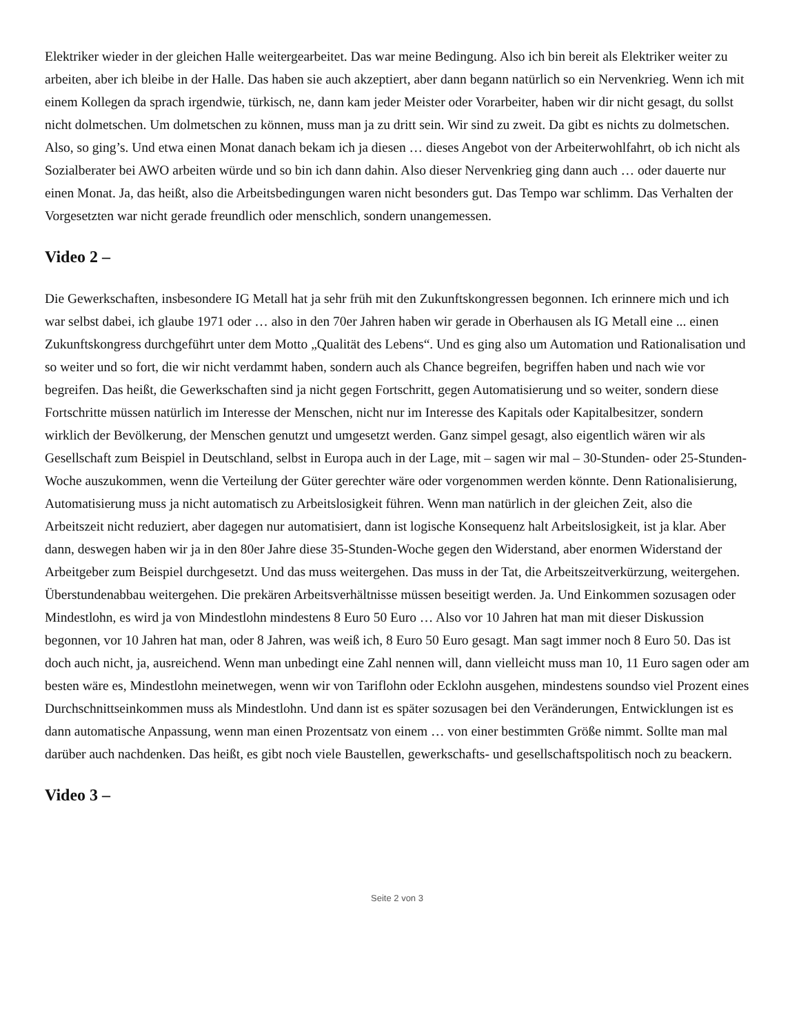Elektriker wieder in der gleichen Halle weitergearbeitet. Das war meine Bedingung. Also ich bin bereit als Elektriker weiter zu arbeiten, aber ich bleibe in der Halle. Das haben sie auch akzeptiert, aber dann begann natürlich so ein Nervenkrieg. Wenn ich mit einem Kollegen da sprach irgendwie, türkisch, ne, dann kam jeder Meister oder Vorarbeiter, haben wir dir nicht gesagt, du sollst nicht dolmetschen. Um dolmetschen zu können, muss man ja zu dritt sein. Wir sind zu zweit. Da gibt es nichts zu dolmetschen. Also, so ging’s. Und etwa einen Monat danach bekam ich ja diesen … dieses Angebot von der Arbeiterwohlfahrt, ob ich nicht als Sozialberater bei AWO arbeiten würde und so bin ich dann dahin. Also dieser Nervenkrieg ging dann auch … oder dauerte nur einen Monat. Ja, das heißt, also die Arbeitsbedingungen waren nicht besonders gut. Das Tempo war schlimm. Das Verhalten der Vorgesetzten war nicht gerade freundlich oder menschlich, sondern unangemessen.
Video 2 –
Die Gewerkschaften, insbesondere IG Metall hat ja sehr früh mit den Zukunftskongressen begonnen. Ich erinnere mich und ich war selbst dabei, ich glaube 1971 oder … also in den 70er Jahren haben wir gerade in Oberhausen als IG Metall eine ... einen Zukunftskongress durchgeführt unter dem Motto „Qualität des Lebens“. Und es ging also um Automation und Rationalisation und so weiter und so fort, die wir nicht verdammt haben, sondern auch als Chance begreifen, begriffen haben und nach wie vor begreifen. Das heißt, die Gewerkschaften sind ja nicht gegen Fortschritt, gegen Automatisierung und so weiter, sondern diese Fortschritte müssen natürlich im Interesse der Menschen, nicht nur im Interesse des Kapitals oder Kapitalbesitzer, sondern wirklich der Bevölkerung, der Menschen genutzt und umgesetzt werden. Ganz simpel gesagt, also eigentlich wären wir als Gesellschaft zum Beispiel in Deutschland, selbst in Europa auch in der Lage, mit – sagen wir mal – 30-Stunden- oder 25-Stunden-Woche auszukommen, wenn die Verteilung der Güter gerechter wäre oder vorgenommen werden könnte. Denn Rationalisierung, Automatisierung muss ja nicht automatisch zu Arbeitslosigkeit führen. Wenn man natürlich in der gleichen Zeit, also die Arbeitszeit nicht reduziert, aber dagegen nur automatisiert, dann ist logische Konsequenz halt Arbeitslosigkeit, ist ja klar. Aber dann, deswegen haben wir ja in den 80er Jahre diese 35-Stunden-Woche gegen den Widerstand, aber enormen Widerstand der Arbeitgeber zum Beispiel durchgesetzt. Und das muss weitergehen. Das muss in der Tat, die Arbeitszeitverkürzung, weitergehen. Überstundenabbau weitergehen. Die prekären Arbeitsverhältnisse müssen beseitigt werden. Ja. Und Einkommen sozusagen oder Mindestlohn, es wird ja von Mindestlohn mindestens 8 Euro 50 Euro … Also vor 10 Jahren hat man mit dieser Diskussion begonnen, vor 10 Jahren hat man, oder 8 Jahren, was weiß ich, 8 Euro 50 Euro gesagt. Man sagt immer noch 8 Euro 50. Das ist doch auch nicht, ja, ausreichend. Wenn man unbedingt eine Zahl nennen will, dann vielleicht muss man 10, 11 Euro sagen oder am besten wäre es, Mindestlohn meinetwegen, wenn wir von Tariflohn oder Ecklohn ausgehen, mindestens soundso viel Prozent eines Durchschnittseinkommen muss als Mindestlohn. Und dann ist es später sozusagen bei den Veränderungen, Entwicklungen ist es dann automatische Anpassung, wenn man einen Prozentsatz von einem … von einer bestimmten Größe nimmt. Sollte man mal darüber auch nachdenken. Das heißt, es gibt noch viele Baustellen, gewerkschafts- und gesellschaftspolitisch noch zu beackern.
Video 3 –
Seite 2 von 3